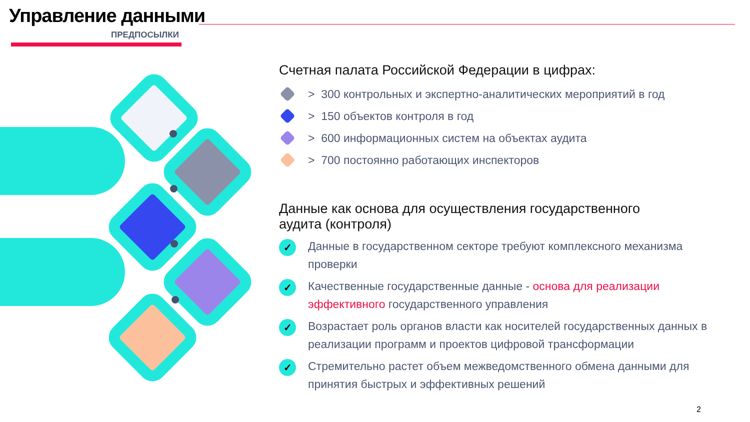Управление данными
ПРЕДПОСЫЛКИ
Счетная палата Российской Федерации в цифрах:
> 300 контрольных и экспертно-аналитических мероприятий в год
> 150 объектов контроля в год
> 600 информационных систем на объектах аудита
> 700 постоянно работающих инспекторов
Данные как основа для осуществления государственного
аудита (контроля)
✓
Данные в государственном секторе требуют комплексного механизма проверки
✓
Качественные государственные данные - основа для реализации эффективного государственного управления
✓
Возрастает роль органов власти как носителей государственных данных в реализации программ и проектов цифровой трансформации
✓
Стремительно растет объем межведомственного обмена данными для принятия быстрых и эффективных решений
2